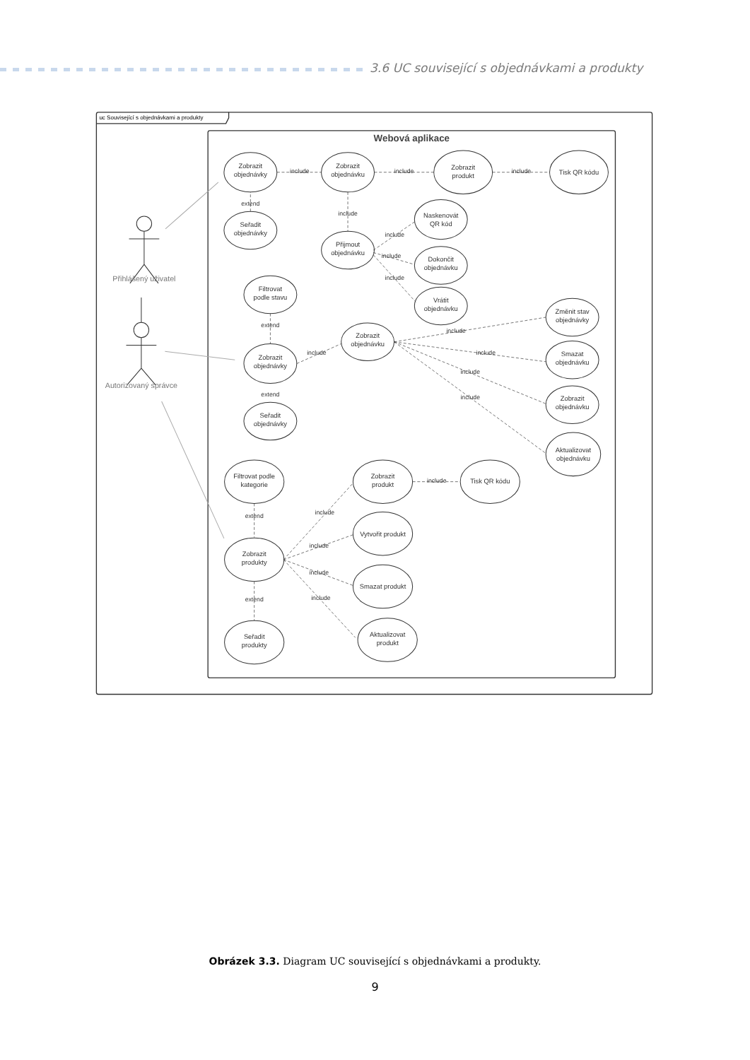3.6 UC související s objednávkami a produkty
uc Související s objednávkami a produkty
Webová aplikace
Zobrazit
objednávky
include
Zobrazit
objednávku
include
Zobrazit
produkt
include
Tisk QR kódu
extend
Seřadit
objednávky
include
Naskenovát
QR kód
include
Přijmout
objednávku
include
Dokončit
objednávku
include
Filtrovat
podle stavu
Vrátit
objednávku
Změnit stav
objednávky
extend
include
Zobrazit
objednávku
include
include
Smazat
objednávku
Zobrazit
objednávky
include
extend
include
Zobrazit
objednávku
Seřadit
objednávky
Aktualizovat
objednávku
Filtrovat podle
kategorie
Zobrazit
produkt
include
Tisk QR kódu
include
extend
Vytvořit produkt
include
Zobrazit
produkty
include
Smazat produkt
include
extend
Aktualizovat
produkt
Seřadit
produkty
Přihlášený uživatel
Autorizovaný správce
Obrázek 3.3. Diagram UC související s objednávkami a produkty.
9